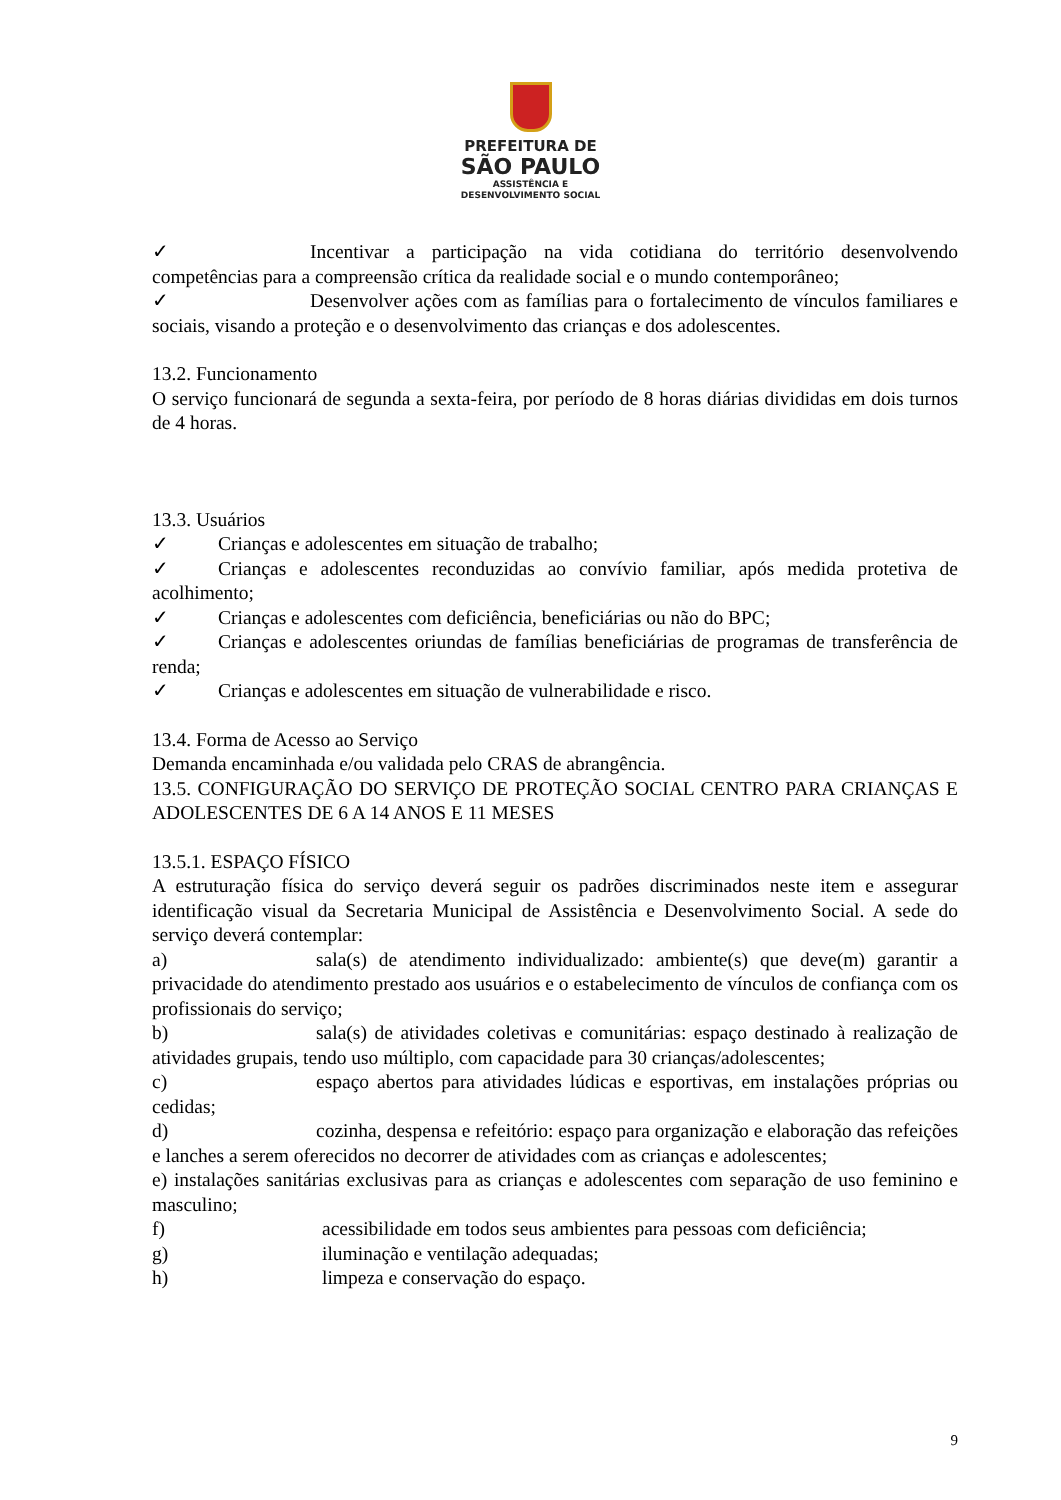PREFEITURA DE
SÃO PAULO
ASSISTÊNCIA E
DESENVOLVIMENTO SOCIAL
✓ Incentivar a participação na vida cotidiana do território desenvolvendo competências para a compreensão crítica da realidade social e o mundo contemporâneo;
✓ Desenvolver ações com as famílias para o fortalecimento de vínculos familiares e sociais, visando a proteção e o desenvolvimento das crianças e dos adolescentes.
13.2. Funcionamento
O serviço funcionará de segunda a sexta-feira, por período de 8 horas diárias divididas em dois turnos de 4 horas.
13.3. Usuários
✓ Crianças e adolescentes em situação de trabalho;
✓ Crianças e adolescentes reconduzidas ao convívio familiar, após medida protetiva de acolhimento;
✓ Crianças e adolescentes com deficiência, beneficiárias ou não do BPC;
✓ Crianças e adolescentes oriundas de famílias beneficiárias de programas de transferência de renda;
✓ Crianças e adolescentes em situação de vulnerabilidade e risco.
13.4. Forma de Acesso ao Serviço
Demanda encaminhada e/ou validada pelo CRAS de abrangência.
13.5. CONFIGURAÇÃO DO SERVIÇO DE PROTEÇÃO SOCIAL CENTRO PARA CRIANÇAS E ADOLESCENTES DE 6 A 14 ANOS E 11 MESES
13.5.1. ESPAÇO FÍSICO
A estruturação física do serviço deverá seguir os padrões discriminados neste item e assegurar identificação visual da Secretaria Municipal de Assistência e Desenvolvimento Social. A sede do serviço deverá contemplar:
a) sala(s) de atendimento individualizado: ambiente(s) que deve(m) garantir a privacidade do atendimento prestado aos usuários e o estabelecimento de vínculos de confiança com os profissionais do serviço;
b) sala(s) de atividades coletivas e comunitárias: espaço destinado à realização de atividades grupais, tendo uso múltiplo, com capacidade para 30 crianças/adolescentes;
c) espaço abertos para atividades lúdicas e esportivas, em instalações próprias ou cedidas;
d) cozinha, despensa e refeitório: espaço para organização e elaboração das refeições e lanches a serem oferecidos no decorrer de atividades com as crianças e adolescentes;
e) instalações sanitárias exclusivas para as crianças e adolescentes com separação de uso feminino e masculino;
f) acessibilidade em todos seus ambientes para pessoas com deficiência;
g) iluminação e ventilação adequadas;
h) limpeza e conservação do espaço.
9